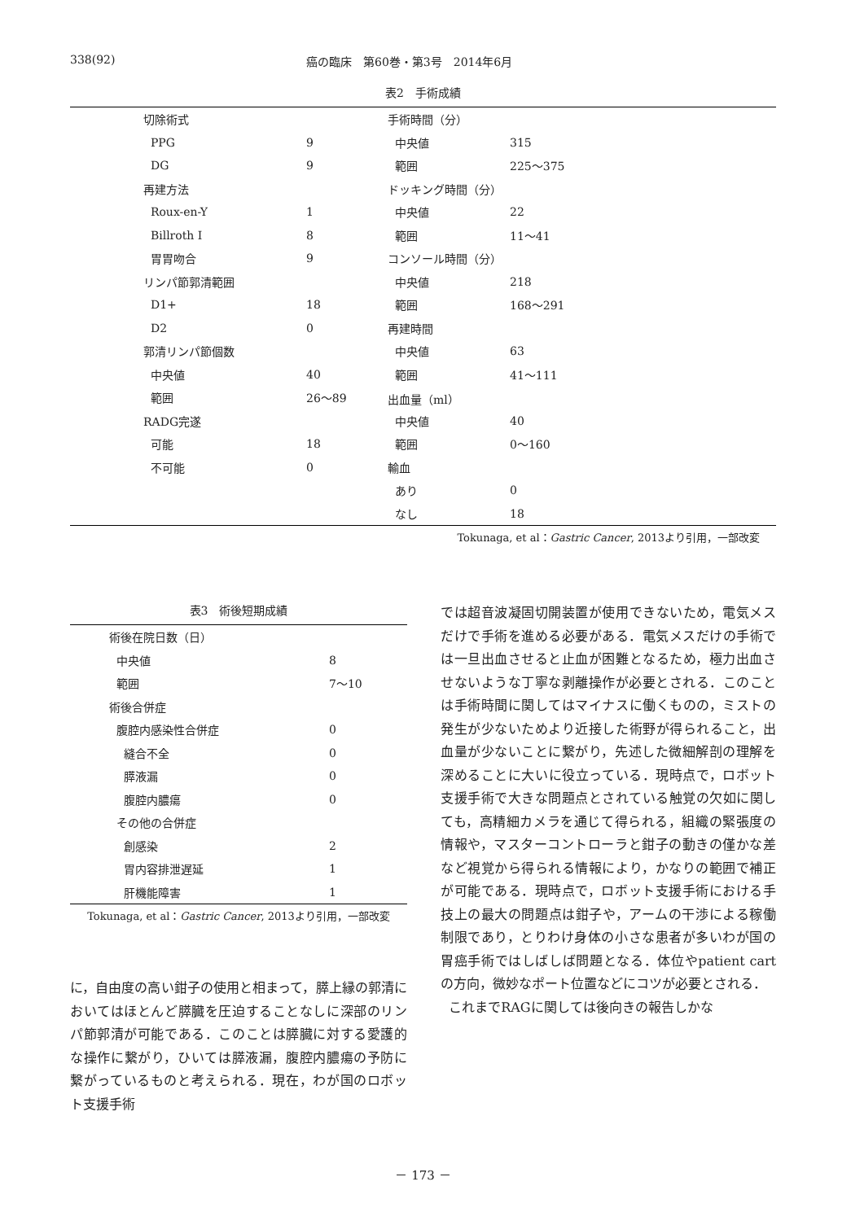338(92) 癌の臨床　第60巻・第3号　2014年6月
表2　手術成績
| | 切除術式 | | 手術時間（分） | |
| | PPG | 9 | 中央値 | 315 |
| | DG | 9 | 範囲 | 225～375 |
| | 再建方法 | | ドッキング時間（分） | |
| | Roux-en-Y | 1 | 中央値 | 22 |
| | Billroth I | 8 | 範囲 | 11～41 |
| | 胃胃吻合 | 9 | コンソール時間（分） | |
| | リンパ節郭清範囲 | | 中央値 | 218 |
| | D1+ | 18 | 範囲 | 168～291 |
| | D2 | 0 | 再建時間 | |
| | 郭清リンパ節個数 | | 中央値 | 63 |
| | 中央値 | 40 | 範囲 | 41～111 |
| | 範囲 | 26～89 | 出血量（ml） | |
| | RADG完遂 | | 中央値 | 40 |
| | 可能 | 18 | 範囲 | 0～160 |
| | 不可能 | 0 | 輸血 | |
| | | | あり | 0 |
| | | | なし | 18 |
Tokunaga, et al：Gastric Cancer, 2013より引用，一部改変
表3　術後短期成績
| | 術後在院日数（日） | |
| | 中央値 | 8 |
| | 範囲 | 7～10 |
| | 術後合併症 | |
| | 腹腔内感染性合併症 | 0 |
| | 縫合不全 | 0 |
| | 膵液漏 | 0 |
| | 腹腔内膿瘍 | 0 |
| | その他の合併症 | |
| | 創感染 | 2 |
| | 胃内容排泄遅延 | 1 |
| | 肝機能障害 | 1 |
Tokunaga, et al：Gastric Cancer, 2013より引用，一部改変
に，自由度の高い鉗子の使用と相まって，膵上縁の郭清においてはほとんど膵臓を圧迫することなしに深部のリンパ節郭清が可能である．このことは膵臓に対する愛護的な操作に繋がり，ひいては膵液漏，腹腔内膿瘍の予防に繋がっているものと考えられる．現在，わが国のロボット支援手術
では超音波凝固切開装置が使用できないため，電気メスだけで手術を進める必要がある．電気メスだけの手術では一旦出血させると止血が困難となるため，極力出血させないような丁寧な剥離操作が必要とされる．このことは手術時間に関してはマイナスに働くものの，ミストの発生が少ないためより近接した術野が得られること，出血量が少ないことに繋がり，先述した微細解剖の理解を深めることに大いに役立っている．現時点で，ロボット支援手術で大きな問題点とされている触覚の欠如に関しても，高精細カメラを通じて得られる，組織の緊張度の情報や，マスターコントローラと鉗子の動きの僅かな差など視覚から得られる情報により，かなりの範囲で補正が可能である．現時点で，ロボット支援手術における手技上の最大の問題点は鉗子や，アームの干渉による稼働制限であり，とりわけ身体の小さな患者が多いわが国の胃癌手術ではしばしば問題となる．体位やpatient cartの方向，微妙なポート位置などにコツが必要とされる．
これまでRAGに関しては後向きの報告しかな
－ 173 －